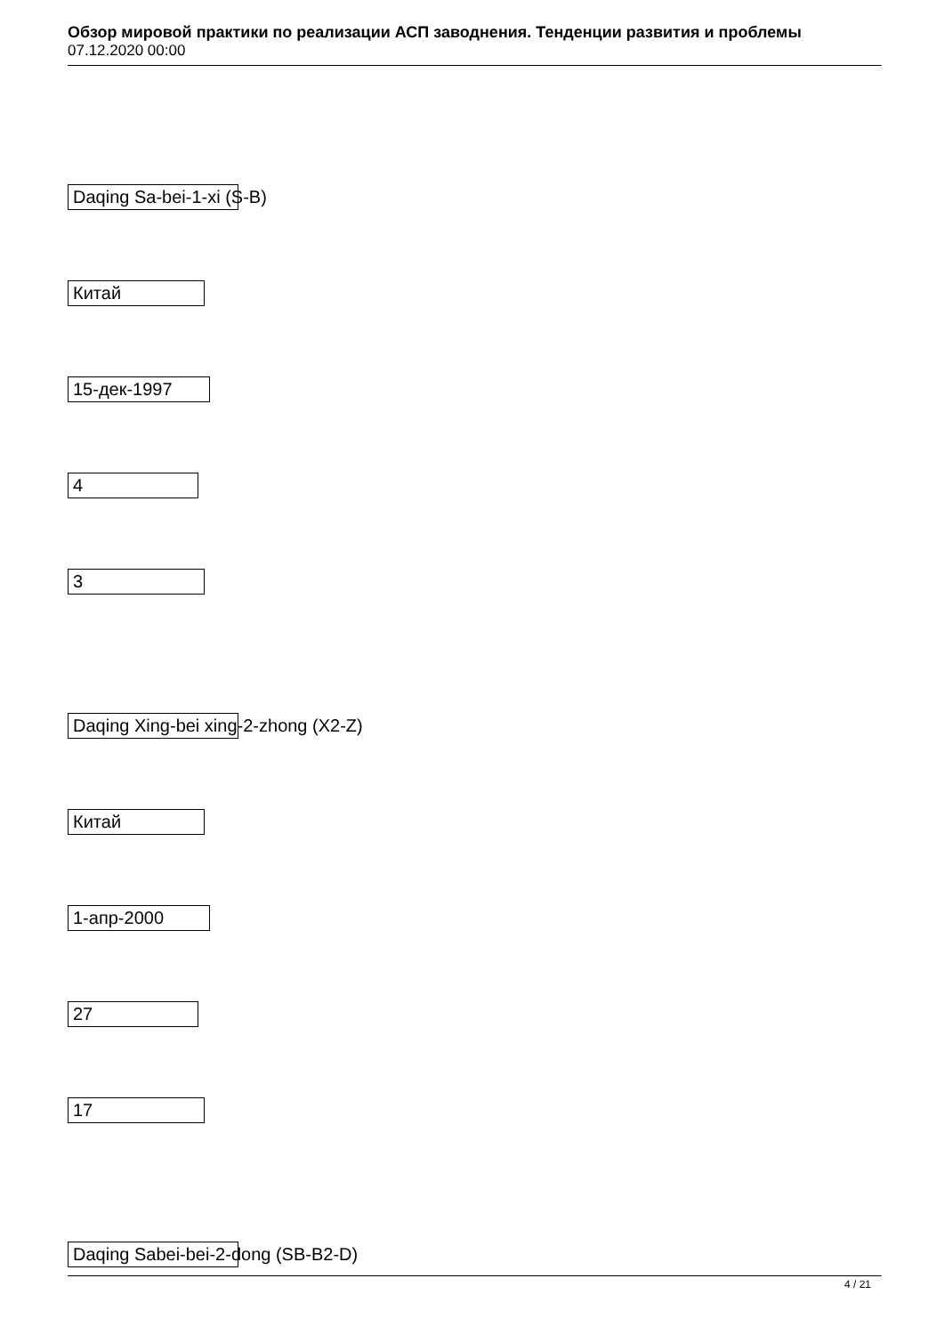Обзор мировой практики по реализации АСП заводнения. Тенденции развития и проблемы
07.12.2020 00:00
Daqing Sa-bei-1-xi (S-B)
Китай
15-дек-1997
4
3
Daqing Xing-bei xing-2-zhong (X2-Z)
Китай
1-апр-2000
27
17
Daqing Sabei-bei-2-dong (SB-B2-D)
4 / 21